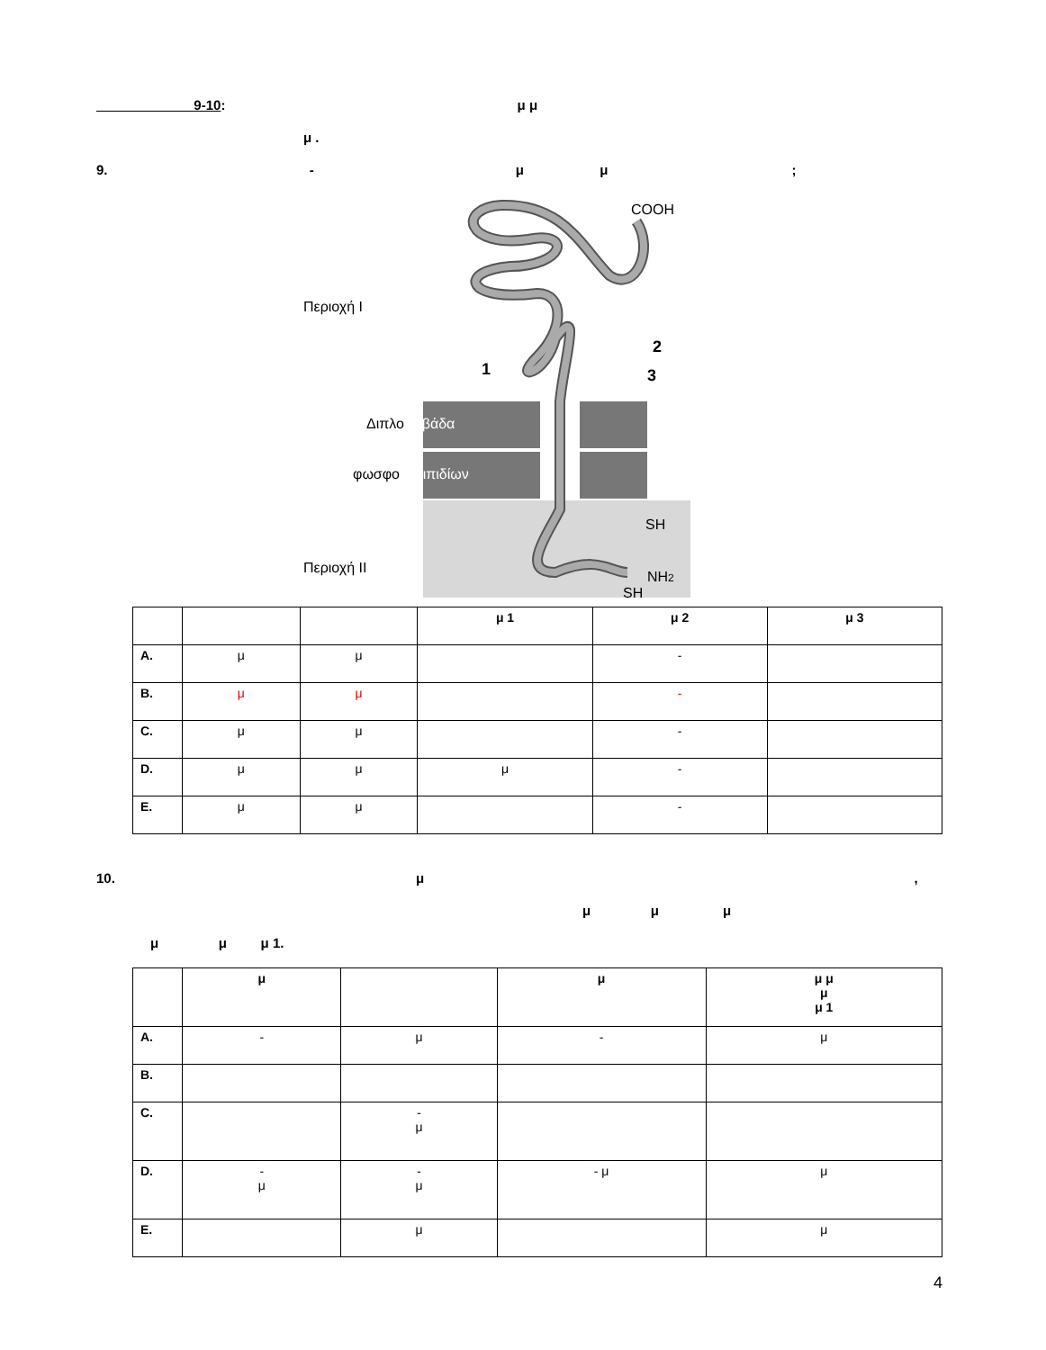9-10: μ μ
μ .
9. - μ μ ;
COOH
Περιοχή I
Περιοχή II
Διπλοστιβάδα
φωσφορολιπιδίων
1
2
3
SH
SH
NH2
| | | | μ 1 | μ 2 | μ 3 |
| A. | μ | μ | | - | |
| B. | μ | μ | | - | |
| C. | μ | μ | | - | |
| D. | μ | μ | μ | - | |
| E. | μ | μ | | - | |
10. μ ,
μ μ μ
μ μ μ 1.
| | μ | | μ | μ μ μ μ 1 |
| A. | - | μ | - | μ |
| B. | | | | |
| C. | | - μ | | |
| D. | - μ | - μ | - μ | μ |
| E. | | μ | | μ |
4